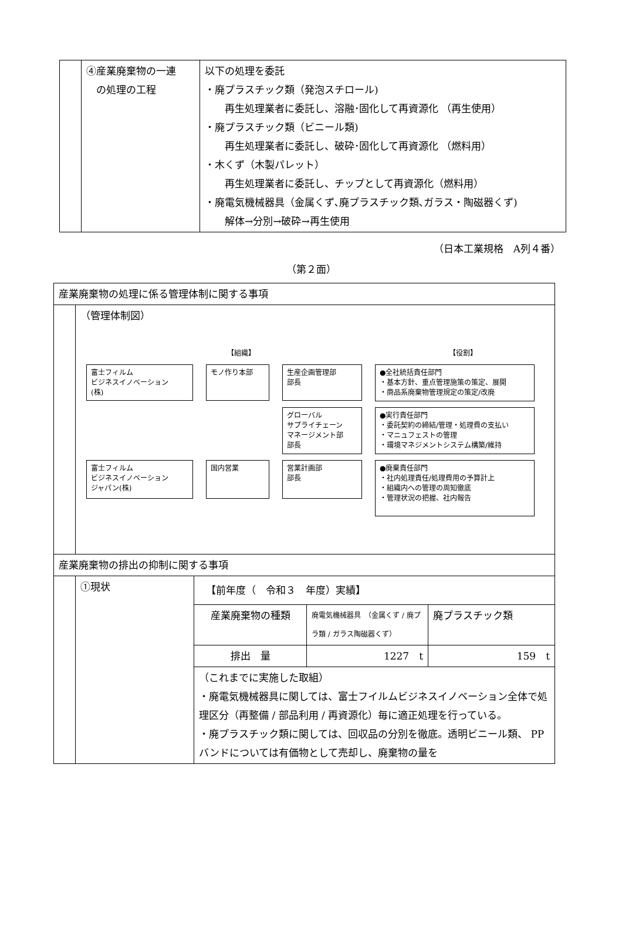| | ④産業廃棄物の一連 の処理の工程 | 以下の処理を委託 ・廃プラスチック類（発泡スチロール) 再生処理業者に委託し、溶融･固化して再資源化 （再生使用） ・廃プラスチック類（ビニール類) 再生処理業者に委託し、破砕･固化して再資源化 （燃料用） ・木くず（木製パレット） 再生処理業者に委託し、チップとして再資源化（燃料用） ・廃電気機械器具（金属くず､廃プラスチック類､ガラス・陶磁器くず) 解体→分別→破砕→再生使用 |
（日本工業規格　A列４番）
（第２面）
| 産業廃棄物の処理に係る管理体制に関する事項 | | | | |
| | （管理体制図） 【組織】 【役割】 富士フィルム ビジネスイノベーション (株) モノ作り本部 生産企画管理部 部長 ●全社統括責任部門 ・基本方針、重点管理施策の策定、展開 ・商品系廃棄物管理規定の策定/改廃 グローバル サプライチェーン マネージメント部 部長 ●実行責任部門 ・委託契約の締結/管理・処理費の支払い ・マニュフェストの管理 ・環境マネジメントシステム構築/維持 富士フィルム ビジネスイノベーション ジャパン(株) 国内営業 営業計画部 部長 ●廃棄責任部門 ・社内処理責任/処理費用の予算計上 ・組織内への管理の周知徹底 ・管理状況の把握、社内報告 | | | |
| 産業廃棄物の排出の抑制に関する事項 | | | | |
| | ①現状 | 【前年度（ 令和３ 年度）実績】 | | |
| | | 産業廃棄物の種類 | 廃電気機械器具 （金属くず / 廃プラ類 / ガラス陶磁器くず） | 廃プラスチック類 |
| | | 排出 量 | 1227 t | 159 t |
| | | （これまでに実施した取組） ・廃電気機械器具に関しては、富士フイルムビジネスイノベーション全体で処理区分（再整備 / 部品利用 / 再資源化）毎に適正処理を行っている。 ・廃プラスチック類に関しては、回収品の分別を徹底。透明ビニール類、 PP バンドについては有価物として売却し、廃棄物の量を | | |